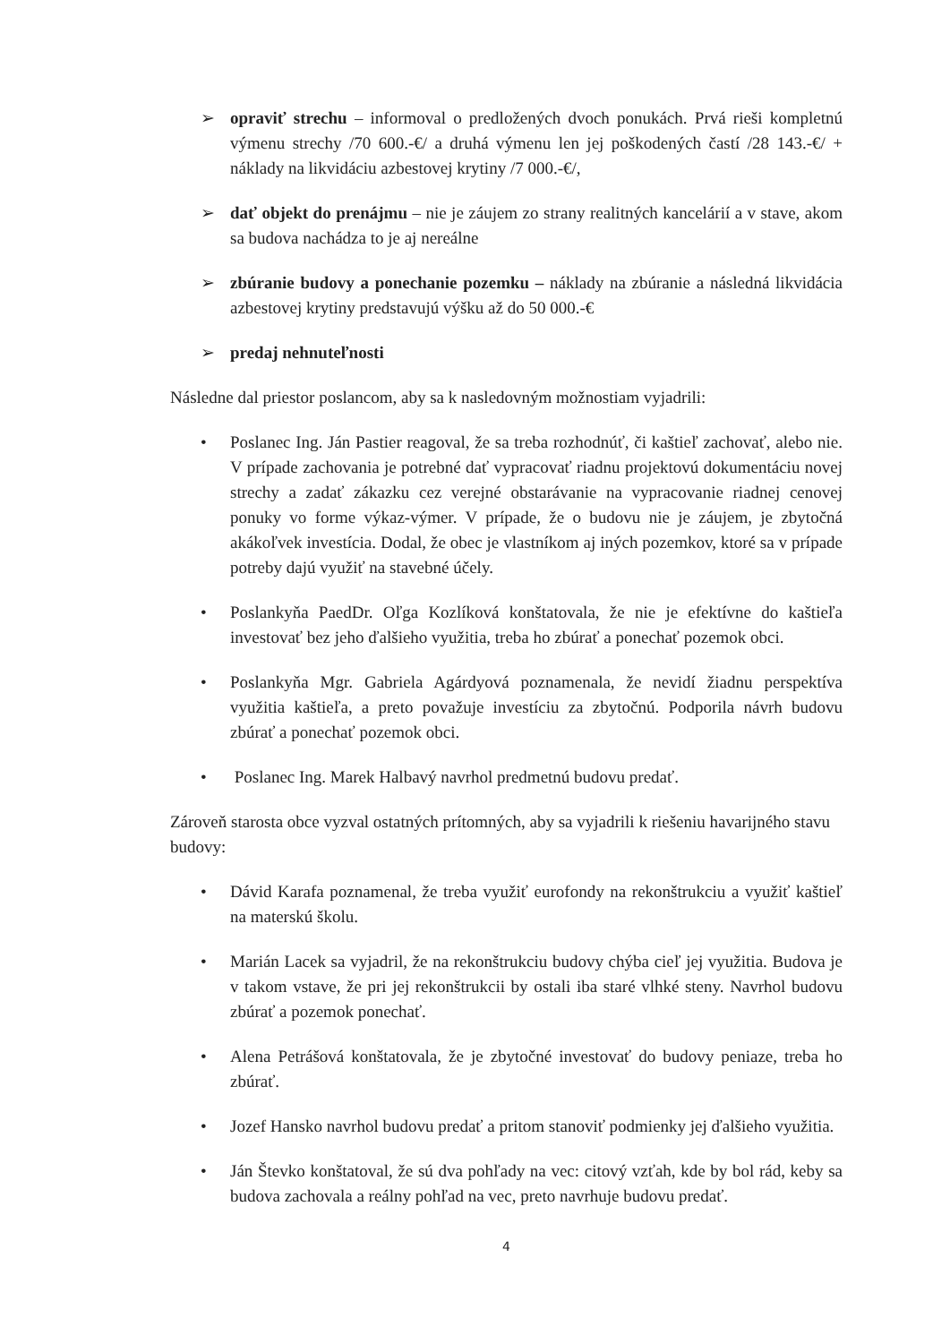➢ opraviť strechu – informoval o predložených dvoch ponukách. Prvá rieši kompletnú výmenu strechy /70 600.-€/ a druhá výmenu len jej poškodených častí /28 143.-€/ + náklady na likvidáciu azbestovej krytiny /7 000.-€/,
➢ dať objekt do prenájmu – nie je záujem zo strany realitných kancelárií a v stave, akom sa budova nachádza to je aj nereálne
➢ zbúranie budovy a ponechanie pozemku – náklady na zbúranie a následná likvidácia azbestovej krytiny predstavujú výšku až do 50 000.-€
➢ predaj nehnuteľnosti
Následne dal priestor poslancom, aby sa k nasledovným možnostiam vyjadrili:
• Poslanec Ing. Ján Pastier reagoval, že sa treba rozhodnúť, či kaštieľ zachovať, alebo nie. V prípade zachovania je potrebné dať vypracovať riadnu projektovú dokumentáciu novej strechy a zadať zákazku cez verejné obstarávanie na vypracovanie riadnej cenovej ponuky vo forme výkaz-výmer. V prípade, že o budovu nie je záujem, je zbytočná akákoľvek investícia. Dodal, že obec je vlastníkom aj iných pozemkov, ktoré sa v prípade potreby dajú využiť na stavebné účely.
• Poslankyňa PaedDr. Oľga Kozlíková konštatovala, že nie je efektívne do kaštieľa investovať bez jeho ďalšieho využitia, treba ho zbúrať a ponechať pozemok obci.
• Poslankyňa Mgr. Gabriela Agárdyová poznamenala, že nevidí žiadnu perspektíva využitia kaštieľa, a preto považuje investíciu za zbytočnú. Podporila návrh budovu zbúrať a ponechať pozemok obci.
• Poslanec Ing. Marek Halbavý navrhol predmetnú budovu predať.
Zároveň starosta obce vyzval ostatných prítomných, aby sa vyjadrili k riešeniu havarijného stavu budovy:
• Dávid Karafa poznamenal, že treba využiť eurofondy na rekonštrukciu a využiť kaštieľ na materskú školu.
• Marián Lacek sa vyjadril, že na rekonštrukciu budovy chýba cieľ jej využitia. Budova je v takom vstave, že pri jej rekonštrukcii by ostali iba staré vlhké steny. Navrhol budovu zbúrať a pozemok ponechať.
• Alena Petrášová konštatovala, že je zbytočné investovať do budovy peniaze, treba ho zbúrať.
• Jozef Hansko navrhol budovu predať a pritom stanoviť podmienky jej ďalšieho využitia.
• Ján Števko konštatoval, že sú dva pohľady na vec: citový vzťah, kde by bol rád, keby sa budova zachovala a reálny pohľad na vec, preto navrhuje budovu predať.
4